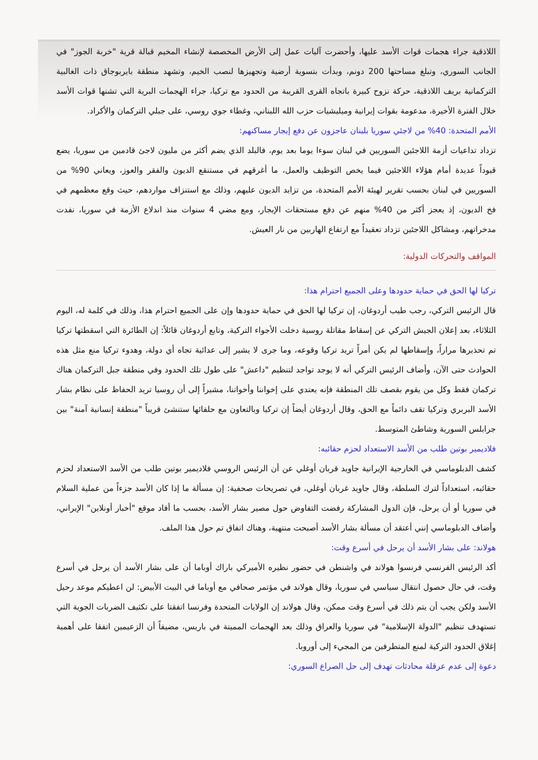اللاذقية جراء هجمات قوات الأسد عليها، وأحضرت آليات عمل إلى الأرض المخصصة لإنشاء المخيم قبالة قرية "خربة الجوز" في الجانب السوري، وتبلغ مساحتها 200 دونم، وبدأت بتسوية أرضية وتجهيزها لنصب الخيم، وتشهد منطقة بايربوجاق ذات الغالبية التركمانية بريف اللاذقية، حركة نزوح كبيرة باتجاه القرى القريبة من الحدود مع تركيا، جراء الهجمات البرية التي تشنها قوات الأسد خلال الفترة الأخيرة، مدعومة بقوات إيرانية وميليشيات حزب الله اللبناني، وغطاء جوي روسي، على جبلي التركمان والأكراد.
الأمم المتحدة: 40% من لاجئي سوريا بلبنان عاجزون عن دفع إيجار مساكنهم:
تزداد تداعيات أزمة اللاجئين السوريين في لبنان سوءا يوما بعد يوم، فالبلد الذي يضم أكثر من مليون لاجئ قادمين من سوريا، يضع قيوداً عديدة أمام هؤلاء اللاجئين فيما يخص التوظيف والعمل، ما أغرقهم في مستنقع الديون والفقر والعوز، ويعاني 90% من السوريين في لبنان بحسب تقرير لهيئة الأمم المتحدة، من تزايد الديون عليهم، وذلك مع استنزاف مواردهم، حيث وقع معظمهم في فخ الديون، إذ يعجز أكثر من 40% منهم عن دفع مستحقات الإيجار، ومع مضي 4 سنوات منذ اندلاع الأزمة في سوريا، نفدت مدخراتهم، ومشاكل اللاجئين تزداد تعقيداً مع ارتفاع الهاربين من نار العيش.
المواقف والتحركات الدولية:
تركيا لها الحق في حماية حدودها وعلى الجميع احترام هذا:
قال الرئيس التركي، رجب طيب أردوغان، إن تركيا لها الحق في حماية حدودها وإن على الجميع احترام هذا، وذلك في كلمة له، اليوم الثلاثاء، بعد إعلان الجيش التركي عن إسقاط مقاتلة روسية دخلت الأجواء التركية، وتابع أردوغان قائلاً: إن الطائرة التي اسقطتها تركيا تم تحذيرها مراراً، وإسقاطها لم يكن أمراً تريد تركيا وقوعه، وما جرى لا يشير إلى عدائية تجاه أي دولة، وهدوء تركيا منع مثل هذه الحوادث حتى الآن، وأضاف الرئيس التركي أنه لا يوجد تواجد لتنظيم "داعش" على طول تلك الحدود وفي منطقة جبل التركمان هناك تركمان فقط وكل من يقوم بقصف تلك المنطقة فإنه يعتدي على إخواننا وأخواتنا، مشيراً إلى أن روسيا تريد الحفاظ على نظام بشار الأسد البربري وتركيا تقف دائماً مع الحق، وقال أردوغان أيضاً إن تركيا وبالتعاون مع حلفائها ستنشئ قريباً "منطقة إنسانية آمنة" بين جرابلس السورية وشاطئ المتوسط.
فلاديمير بوتين طلب من الأسد الاستعداد لحزم حقائبه:
كشف الدبلوماسي في الخارجية الإيرانية جاويد قربان أوغلي عن أن الرئيس الروسي فلاديمير بوتين طلب من الأسد الاستعداد لحزم حقائبه، استعداداً لترك السلطة، وقال جاويد غربان أوغلي، في تصريحات صحفية: إن مسألة ما إذا كان الأسد جزءاً من عملية السلام في سوريا أو أن يرحل، فإن الدول المشاركة رفضت التفاوض حول مصير بشار الأسد، بحسب ما أفاد موقع "أخبار أونلاين" الإيراني، وأضاف الدبلوماسي إنني أعتقد أن مسألة بشار الأسد أصبحت منتهية، وهناك اتفاق تم حول هذا الملف.
هولاند: على بشار الأسد أن يرحل في أسرع وقت:
أكد الرئيس الفرنسي فرنسوا هولاند في واشنطن في حضور نظيره الأميركي باراك أوباما أن على بشار الأسد أن يرحل في أسرع وقت، في حال حصول انتقال سياسي في سوريا، وقال هولاند في مؤتمر صحافي مع أوباما في البيت الأبيض: لن اعطيكم موعد رحيل الأسد ولكن يجب أن يتم ذلك في أسرع وقت ممكن، وقال هولاند إن الولايات المتحدة وفرنسا اتفقتا على تكثيف الضربات الجوية التي تستهدف تنظيم "الدولة الإسلامية" في سوريا والعراق وذلك بعد الهجمات المميتة في باريس، مضيفاً أن الزعيمين اتفقا على أهمية إغلاق الحدود التركية لمنع المتطرفين من المجيء إلى أوروبا.
دعوة إلى عدم عرقلة محادثات تهدف إلى حل الصراع السوري: